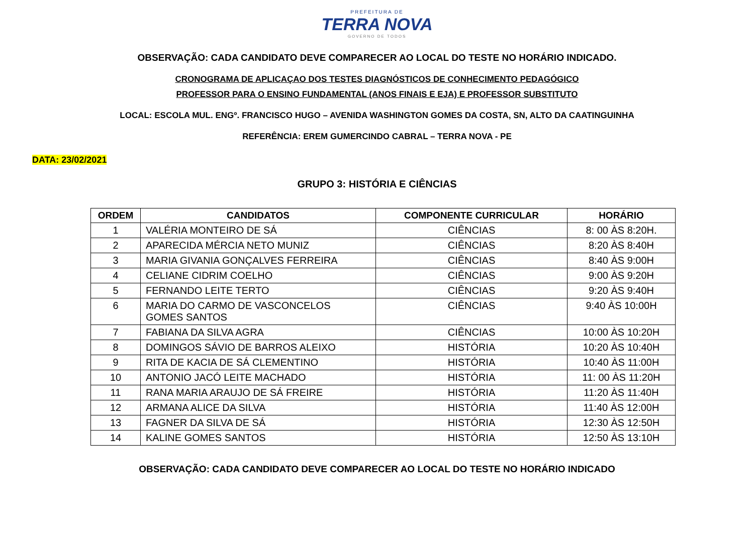PREFEITURA DE
TERRA NOVA
GOVERNO DE TODOS
OBSERVAÇÃO: CADA CANDIDATO DEVE COMPARECER AO LOCAL DO TESTE NO HORÁRIO INDICADO.
CRONOGRAMA DE APLICAÇAO DOS TESTES DIAGNÓSTICOS DE CONHECIMENTO PEDAGÓGICO
PROFESSOR PARA O ENSINO FUNDAMENTAL (ANOS FINAIS E EJA) E PROFESSOR SUBSTITUTO
LOCAL: ESCOLA MUL. ENGº. FRANCISCO HUGO – AVENIDA WASHINGTON GOMES DA COSTA, SN, ALTO DA CAATINGUINHA
REFERÊNCIA: EREM GUMERCINDO CABRAL – TERRA NOVA - PE
DATA: 23/02/2021
GRUPO 3: HISTÓRIA E CIÊNCIAS
| ORDEM | CANDIDATOS | COMPONENTE CURRICULAR | HORÁRIO |
| --- | --- | --- | --- |
| 1 | VALÉRIA MONTEIRO DE SÁ | CIÊNCIAS | 8: 00 ÀS 8:20H. |
| 2 | APARECIDA MÉRCIA NETO MUNIZ | CIÊNCIAS | 8:20 ÀS 8:40H |
| 3 | MARIA GIVANIA GONÇALVES FERREIRA | CIÊNCIAS | 8:40 ÀS 9:00H |
| 4 | CELIANE CIDRIM COELHO | CIÊNCIAS | 9:00 ÀS 9:20H |
| 5 | FERNANDO LEITE TERTO | CIÊNCIAS | 9:20 ÀS 9:40H |
| 6 | MARIA DO CARMO DE VASCONCELOS GOMES SANTOS | CIÊNCIAS | 9:40 ÀS 10:00H |
| 7 | FABIANA DA SILVA AGRA | CIÊNCIAS | 10:00 ÀS 10:20H |
| 8 | DOMINGOS SÁVIO DE BARROS ALEIXO | HISTÓRIA | 10:20 ÀS 10:40H |
| 9 | RITA DE KACIA DE SÁ CLEMENTINO | HISTÓRIA | 10:40 ÀS 11:00H |
| 10 | ANTONIO JACÓ LEITE MACHADO | HISTÓRIA | 11: 00 ÀS 11:20H |
| 11 | RANA MARIA ARAUJO DE SÁ FREIRE | HISTÓRIA | 11:20 ÀS 11:40H |
| 12 | ARMANA ALICE DA SILVA | HISTÓRIA | 11:40 ÀS 12:00H |
| 13 | FAGNER DA SILVA DE SÁ | HISTÓRIA | 12:30 ÀS 12:50H |
| 14 | KALINE GOMES SANTOS | HISTÓRIA | 12:50 ÀS 13:10H |
OBSERVAÇÃO: CADA CANDIDATO DEVE COMPARECER AO LOCAL DO TESTE NO HORÁRIO INDICADO